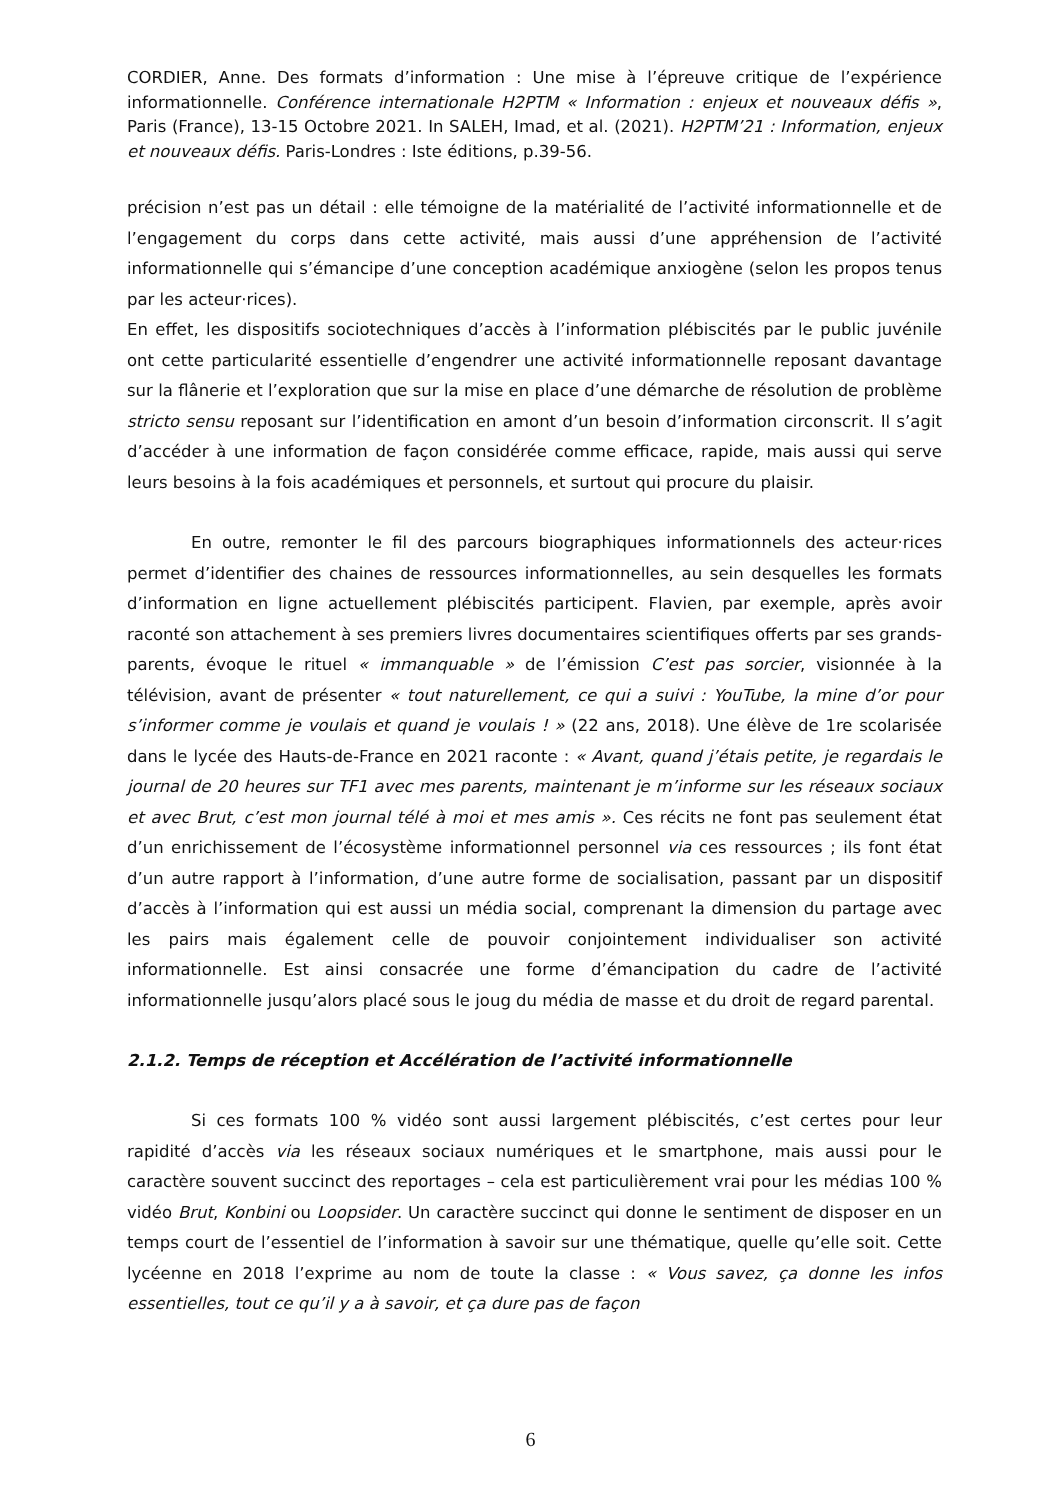CORDIER, Anne. Des formats d’information : Une mise à l’épreuve critique de l’expérience informationnelle. Conférence internationale H2PTM « Information : enjeux et nouveaux défis », Paris (France), 13-15 Octobre 2021. In SALEH, Imad, et al. (2021). H2PTM’21 : Information, enjeux et nouveaux défis. Paris-Londres : Iste éditions, p.39-56.
précision n’est pas un détail : elle témoigne de la matérialité de l’activité informationnelle et de l’engagement du corps dans cette activité, mais aussi d’une appréhension de l’activité informationnelle qui s’émancipe d’une conception académique anxiogène (selon les propos tenus par les acteur·rices).
En effet, les dispositifs sociotechniques d’accès à l’information plébiscités par le public juvénile ont cette particularité essentielle d’engendrer une activité informationnelle reposant davantage sur la flânerie et l’exploration que sur la mise en place d’une démarche de résolution de problème stricto sensu reposant sur l’identification en amont d’un besoin d’information circonscrit. Il s’agit d’accéder à une information de façon considérée comme efficace, rapide, mais aussi qui serve leurs besoins à la fois académiques et personnels, et surtout qui procure du plaisir.
En outre, remonter le fil des parcours biographiques informationnels des acteur·rices permet d’identifier des chaines de ressources informationnelles, au sein desquelles les formats d’information en ligne actuellement plébiscités participent. Flavien, par exemple, après avoir raconté son attachement à ses premiers livres documentaires scientifiques offerts par ses grands-parents, évoque le rituel « immanquable » de l’émission C’est pas sorcier, visionnée à la télévision, avant de présenter « tout naturellement, ce qui a suivi : YouTube, la mine d’or pour s’informer comme je voulais et quand je voulais ! » (22 ans, 2018). Une élève de 1re scolarisée dans le lycée des Hauts-de-France en 2021 raconte : « Avant, quand j’étais petite, je regardais le journal de 20 heures sur TF1 avec mes parents, maintenant je m’informe sur les réseaux sociaux et avec Brut, c’est mon journal télé à moi et mes amis ». Ces récits ne font pas seulement état d’un enrichissement de l’écosystème informationnel personnel via ces ressources ; ils font état d’un autre rapport à l’information, d’une autre forme de socialisation, passant par un dispositif d’accès à l’information qui est aussi un média social, comprenant la dimension du partage avec les pairs mais également celle de pouvoir conjointement individualiser son activité informationnelle. Est ainsi consacrée une forme d’émancipation du cadre de l’activité informationnelle jusqu’alors placé sous le joug du média de masse et du droit de regard parental.
2.1.2. Temps de réception et Accélération de l’activité informationnelle
Si ces formats 100 % vidéo sont aussi largement plébiscités, c’est certes pour leur rapidité d’accès via les réseaux sociaux numériques et le smartphone, mais aussi pour le caractère souvent succinct des reportages – cela est particulièrement vrai pour les médias 100 % vidéo Brut, Konbini ou Loopsider. Un caractère succinct qui donne le sentiment de disposer en un temps court de l’essentiel de l’information à savoir sur une thématique, quelle qu’elle soit. Cette lycéenne en 2018 l’exprime au nom de toute la classe : « Vous savez, ça donne les infos essentielles, tout ce qu’il y a à savoir, et ça dure pas de façon
6